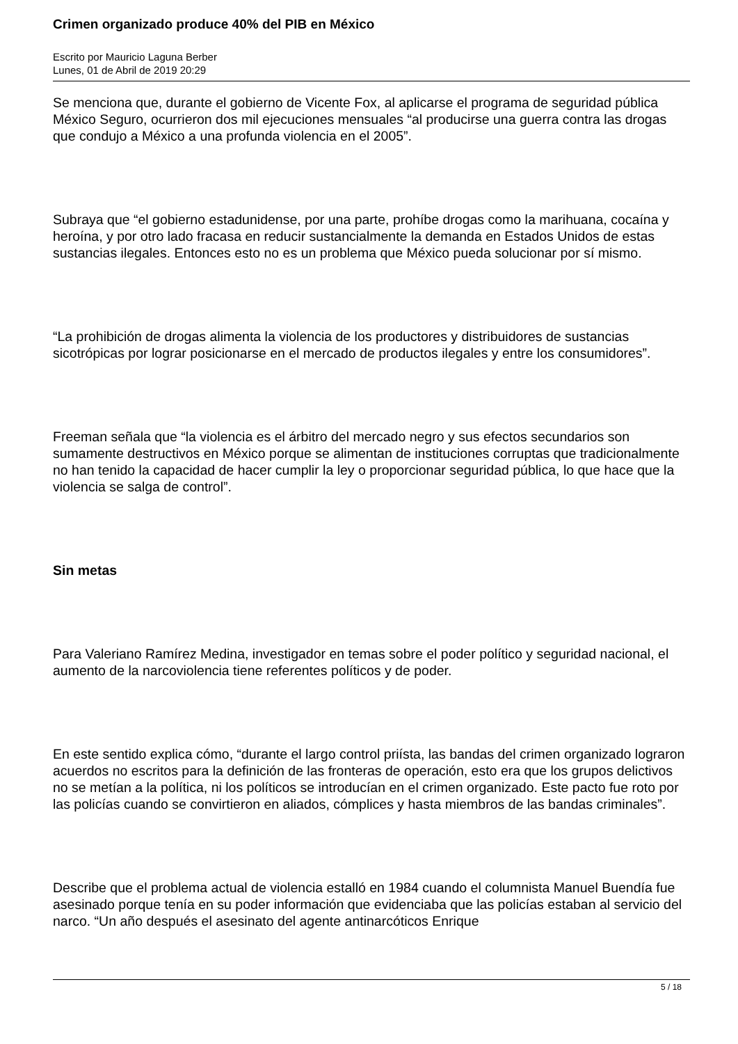Crimen organizado produce 40% del PIB en México
Escrito por Mauricio Laguna Berber
Lunes, 01 de Abril de 2019 20:29
Se menciona que, durante el gobierno de Vicente Fox, al aplicarse el programa de seguridad pública México Seguro, ocurrieron dos mil ejecuciones mensuales “al producirse una guerra contra las drogas que condujo a México a una profunda violencia en el 2005”.
Subraya que “el gobierno estadunidense, por una parte, prohíbe drogas como la marihuana, cocaína y heroína, y por otro lado fracasa en reducir sustancialmente la demanda en Estados Unidos de estas sustancias ilegales. Entonces esto no es un problema que México pueda solucionar por sí mismo.
“La prohibición de drogas alimenta la violencia de los productores y distribuidores de sustancias sicotrópicas por lograr posicionarse en el mercado de productos ilegales y entre los consumidores”.
Freeman señala que “la violencia es el árbitro del mercado negro y sus efectos secundarios son sumamente destructivos en México porque se alimentan de instituciones corruptas que tradicionalmente no han tenido la capacidad de hacer cumplir la ley o proporcionar seguridad pública, lo que hace que la violencia se salga de control”.
Sin metas
Para Valeriano Ramírez Medina, investigador en temas sobre el poder político y seguridad nacional, el aumento de la narcoviolencia tiene referentes políticos y de poder.
En este sentido explica cómo, “durante el largo control priísta, las bandas del crimen organizado lograron acuerdos no escritos para la definición de las fronteras de operación, esto era que los grupos delictivos no se metían a la política, ni los políticos se introducían en el crimen organizado. Este pacto fue roto por las policías cuando se convirtieron en aliados, cómplices y hasta miembros de las bandas criminales”.
Describe que el problema actual de violencia estalló en 1984 cuando el columnista Manuel Buendía fue asesinado porque tenía en su poder información que evidenciaba que las policías estaban al servicio del narco. “Un año después el asesinato del agente antinarcóticos Enrique
5 / 18